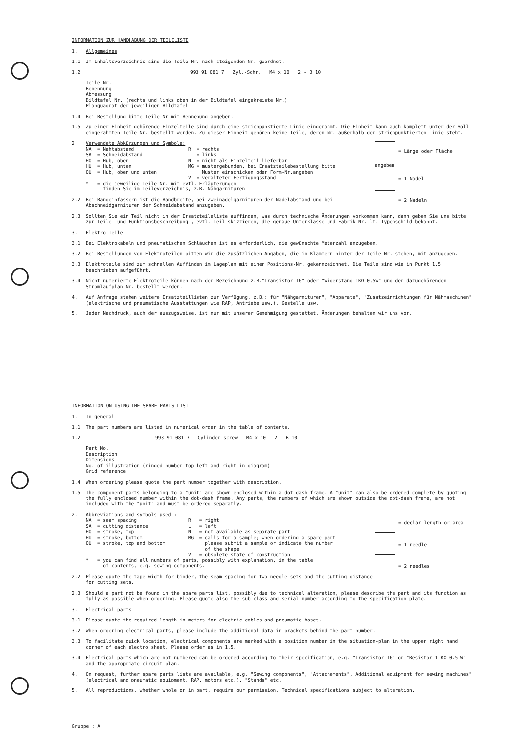INFORMATION ZUR HANDHABUNG DER TEILELISTE
1. Allgemeines
1.1 Im Inhaltsverzeichnis sind die Teile-Nr. nach steigenden Nr. geordnet.
1.2 993 91 081 7 Zyl.-Schr. M4 x 10 2 - B 10
Teile-Nr.
Benennung
Abmessung
Bildtafel Nr. (rechts und links oben in der Bildtafel eingekreiste Nr.)
Planquadrat der jeweiligen Bildtafel
1.4 Bei Bestellung bitte Teile-Nr mit Bennenung angeben.
1.5 Zu einer Einheit gehörende Einzelteile sind durch eine strichpunktierte Linie eingerahmt. Die Einheit kann auch komplett unter der voll eingerahmten Teile-Nr. bestellt werden. Zu dieser Einheit gehören keine Teile, deren Nr. außerhalb der strichpunktierten Linie steht.
= Länge oder Fläche angeben
= 1 Nadel
= 2 Nadeln
2 Verwendete Abkürzungen und Symbole:
NA  = Nahtabstand                   R  = rechts
SA  = Schneidabstand                L  = links
HO  = Hub, oben                     N  = nicht als Einzelteil lieferbar
HU  = Hub, unten                    MG = mustergebunden, bei Ersatzteilebestellung bitte
OU  = Hub, oben und unten                Muster einschicken oder Form-Nr.angeben
                                    V  = veralteter Fertigungsstand
*   = die jeweilige Teile-Nr. mit evtl. Erläuterungen
      finden Sie im Teileverzeichnis, z.B. Nähgarnituren
2.2 Bei Bandeinfassern ist die Bandbreite, bei Zweinadelgarnituren der Nadelabstand und bei Abschneidgarnituren der Schneidabstand anzugeben.
2.3 Sollten Sie ein Teil nicht in der Ersatzteileliste auffinden, was durch technische Änderungen vorkommen kann, dann geben Sie uns bitte zur Teile- und Funktionsbeschreibung , evtl. Teil skizzieren, die genaue Unterklasse und Fabrik-Nr. lt. Typenschild bekannt.
3. Elektro-Teile
3.1 Bei Elektrokabeln und pneumatischen Schläuchen ist es erforderlich, die gewünschte Meterzahl anzugeben.
3.2 Bei Bestellungen von Elektroteilen bitten wir die zusätzlichen Angaben, die in Klammern hinter der Teile-Nr. stehen, mit anzugeben.
3.3 Elektroteile sind zum schnellen Auffinden im Lageplan mit einer Positions-Nr. gekennzeichnet. Die Teile sind wie in Punkt 1.5 beschrieben aufgeführt.
3.4 Nicht numerierte Elektroteile können nach der Bezeichnung z.B."Transistor T6" oder "Widerstand 1KΩ 0,5W" und der dazugehörenden Stromlaufplan-Nr. bestellt werden.
4. Auf Anfrage stehen weitere Ersatzteillisten zur Verfügung, z.B.: für "Nähgarnituren", "Apparate", "Zusatzeinrichtungen für Nähmaschinen" (elektrische und pneumatische Ausstattungen wie RAP, Antriebe usw.), Gestelle usw.
5. Jeder Nachdruck, auch der auszugsweise, ist nur mit unserer Genehmigung gestattet. Änderungen behalten wir uns vor.
INFORMATION ON USING THE SPARE PARTS LIST
1. In general
1.1 The part numbers are listed in numerical order in the table of contents.
1.2 993 91 081 7 Cylinder screw M4 x 10 2 - B 10
Part No.
Description
Dimensions
No. of illustration (ringed number top left and right in diagram)
Grid reference
1.4 When ordering please quote the part number together with description.
1.5 The component parts belonging to a "unit" are shown enclosed within a dot-dash frame. A "unit" can also be ordered complete by quoting the fully enclosed number within the dot-dash frame. Any parts, the numbers of which are shown outside the dot-dash frame, are not included with the "unit" and must be ordered separatly.
= declar length or area
= 1 needle
= 2 needles
2. Abbreviations and symbols used :
NA  = seam spacing                  R   = right
SA  = cutting distance              L   = left
HO  = stroke, top                   N   = not available as separate part
HU  = stroke, bottom                MG  = calls for a sample; when ordering a spare part
OU  = stroke, top and bottom              please submit a sample or indicate the number
                                          of the shape
                                    V   = obsolete state of construction
*   = you can find all numbers of parts, possibly with explanation, in the table
      of contents, e.g. sewing components.
2.2 Please quote the tape width for binder, the seam spacing for two-needle sets and the cutting distance for cutting sets.
2.3 Should a part not be found in the spare parts list, possibly due to technical alteration, please describe the part and its function as fully as possible when ordering. Please quote also the sub-class and serial number according to the specification plate.
3. Electrical parts
3.1 Please quote the required length in meters for electric cables and pneumatic hoses.
3.2 When ordering electrical parts, please include the additional data in brackets behind the part number.
3.3 To facilitate quick location, electrical components are marked with a position number in the situation-plan in the upper right hand corner of each electro sheet. Please order as in 1.5.
3.4 Electrical parts which are not numbered can be ordered according to their specification, e.g. "Transistor T6" or "Resistor 1 KΩ 0.5 W" and the appropriate circuit plan.
4. On request, further spare parts lists are available, e.g. "Sewing components", "Attachements", Additional equipment for sewing machines" (electrical and pneumatic equipment, RAP, motors etc.), "Stands" etc.
5. All reproductions, whether whole or in part, require our permission. Technical specifications subject to alteration.
Gruppe : A